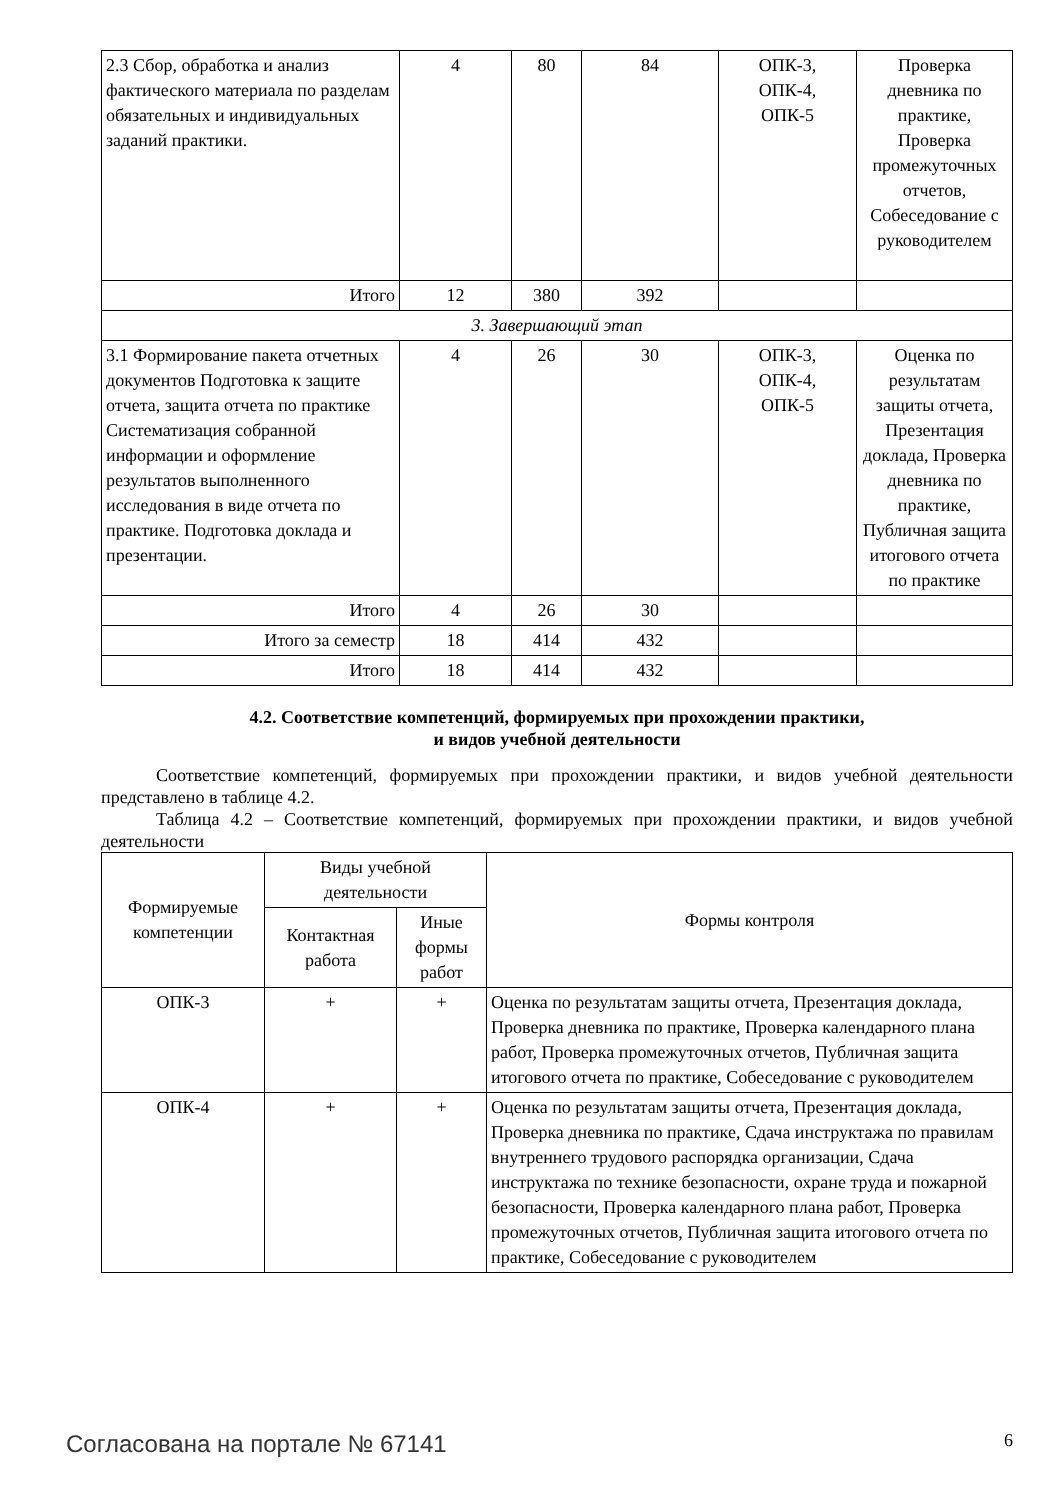| 2.3 Сбор, обработка и анализ фактического материала по разделам обязательных и индивидуальных заданий практики. | 4 | 80 | 84 | ОПК-3, ОПК-4, ОПК-5 | Проверка дневника по практике, Проверка промежуточных отчетов, Собеседование с руководителем |
| Итого | 12 | 380 | 392 | | |
| 3. Завершающий этап | | | | | |
| 3.1 Формирование пакета отчетных документов Подготовка к защите отчета, защита отчета по практике Систематизация собранной информации и оформление результатов выполненного исследования в виде отчета по практике. Подготовка доклада и презентации. | 4 | 26 | 30 | ОПК-3, ОПК-4, ОПК-5 | Оценка по результатам защиты отчета, Презентация доклада, Проверка дневника по практике, Публичная защита итогового отчета по практике |
| Итого | 4 | 26 | 30 | | |
| Итого за семестр | 18 | 414 | 432 | | |
| Итого | 18 | 414 | 432 | | |
4.2. Соответствие компетенций, формируемых при прохождении практики,
и видов учебной деятельности
Соответствие компетенций, формируемых при прохождении практики, и видов учебной деятельности представлено в таблице 4.2.
Таблица 4.2 – Соответствие компетенций, формируемых при прохождении практики, и видов учебной деятельности
| Формируемые компетенции | Виды учебной деятельности | | Формы контроля |
| --- | --- | --- | --- |
| | Контактная работа | Иные формы работ | |
| ОПК-3 | + | + | Оценка по результатам защиты отчета, Презентация доклада, Проверка дневника по практике, Проверка календарного плана работ, Проверка промежуточных отчетов, Публичная защита итогового отчета по практике, Собеседование с руководителем |
| ОПК-4 | + | + | Оценка по результатам защиты отчета, Презентация доклада, Проверка дневника по практике, Сдача инструктажа по правилам внутреннего трудового распорядка организации, Сдача инструктажа по технике безопасности, охране труда и пожарной безопасности, Проверка календарного плана работ, Проверка промежуточных отчетов, Публичная защита итогового отчета по практике, Собеседование с руководителем |
Согласована на портале № 67141 6